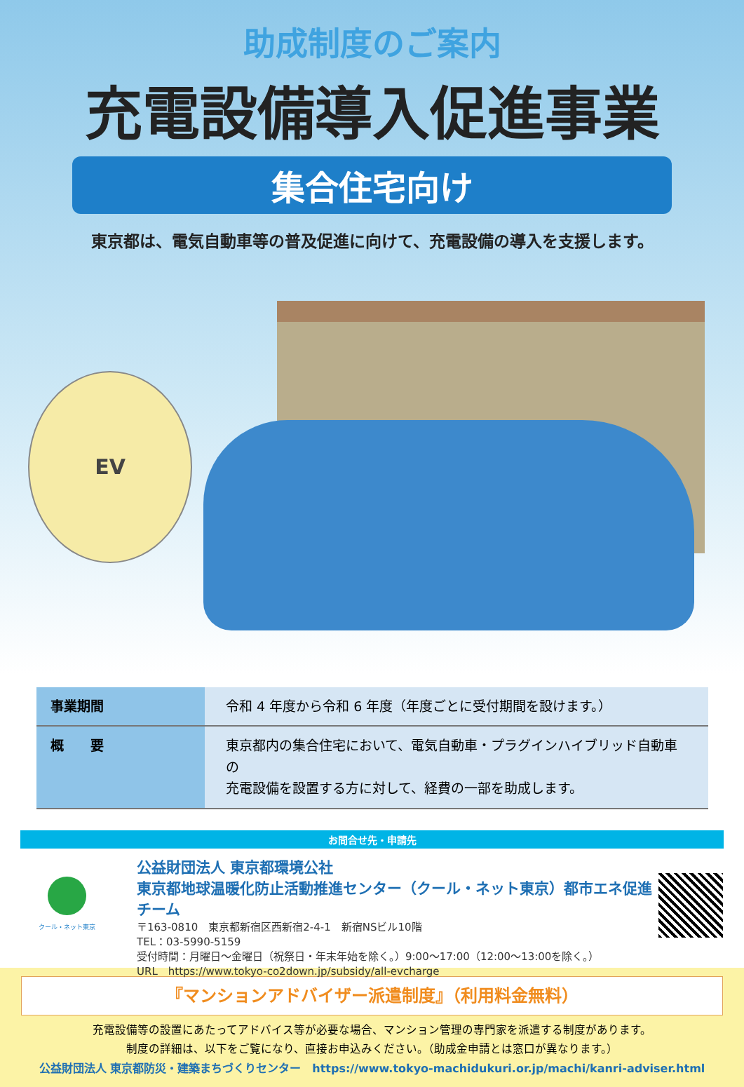助成制度のご案内
充電設備導入促進事業
集合住宅向け
東京都は、電気自動車等の普及促進に向けて、充電設備の導入を支援します。
EV
| 事業期間 | 令和 4 年度から令和 6 年度（年度ごとに受付期間を設けます。） |
| 概 要 | 東京都内の集合住宅において、電気自動車・プラグインハイブリッド自動車の 充電設備を設置する方に対して、経費の一部を助成します。 |
お問合せ先・申請先
クール・ネット東京
公益財団法人 東京都環境公社
東京都地球温暖化防止活動推進センター（クール・ネット東京）都市エネ促進チーム
〒163-0810　東京都新宿区西新宿2-4-1　新宿NSビル10階
TEL：03-5990-5159
受付時間：月曜日〜金曜日（祝祭日・年末年始を除く。）9:00〜17:00（12:00〜13:00を除く。）
URL　https://www.tokyo-co2down.jp/subsidy/all-evcharge
『マンションアドバイザー派遣制度』（利用料金無料）
充電設備等の設置にあたってアドバイス等が必要な場合、マンション管理の専門家を派遣する制度があります。
制度の詳細は、以下をご覧になり、直接お申込みください。（助成金申請とは窓口が異なります。）
公益財団法人 東京都防災・建築まちづくりセンター　https://www.tokyo-machidukuri.or.jp/machi/kanri-adviser.html